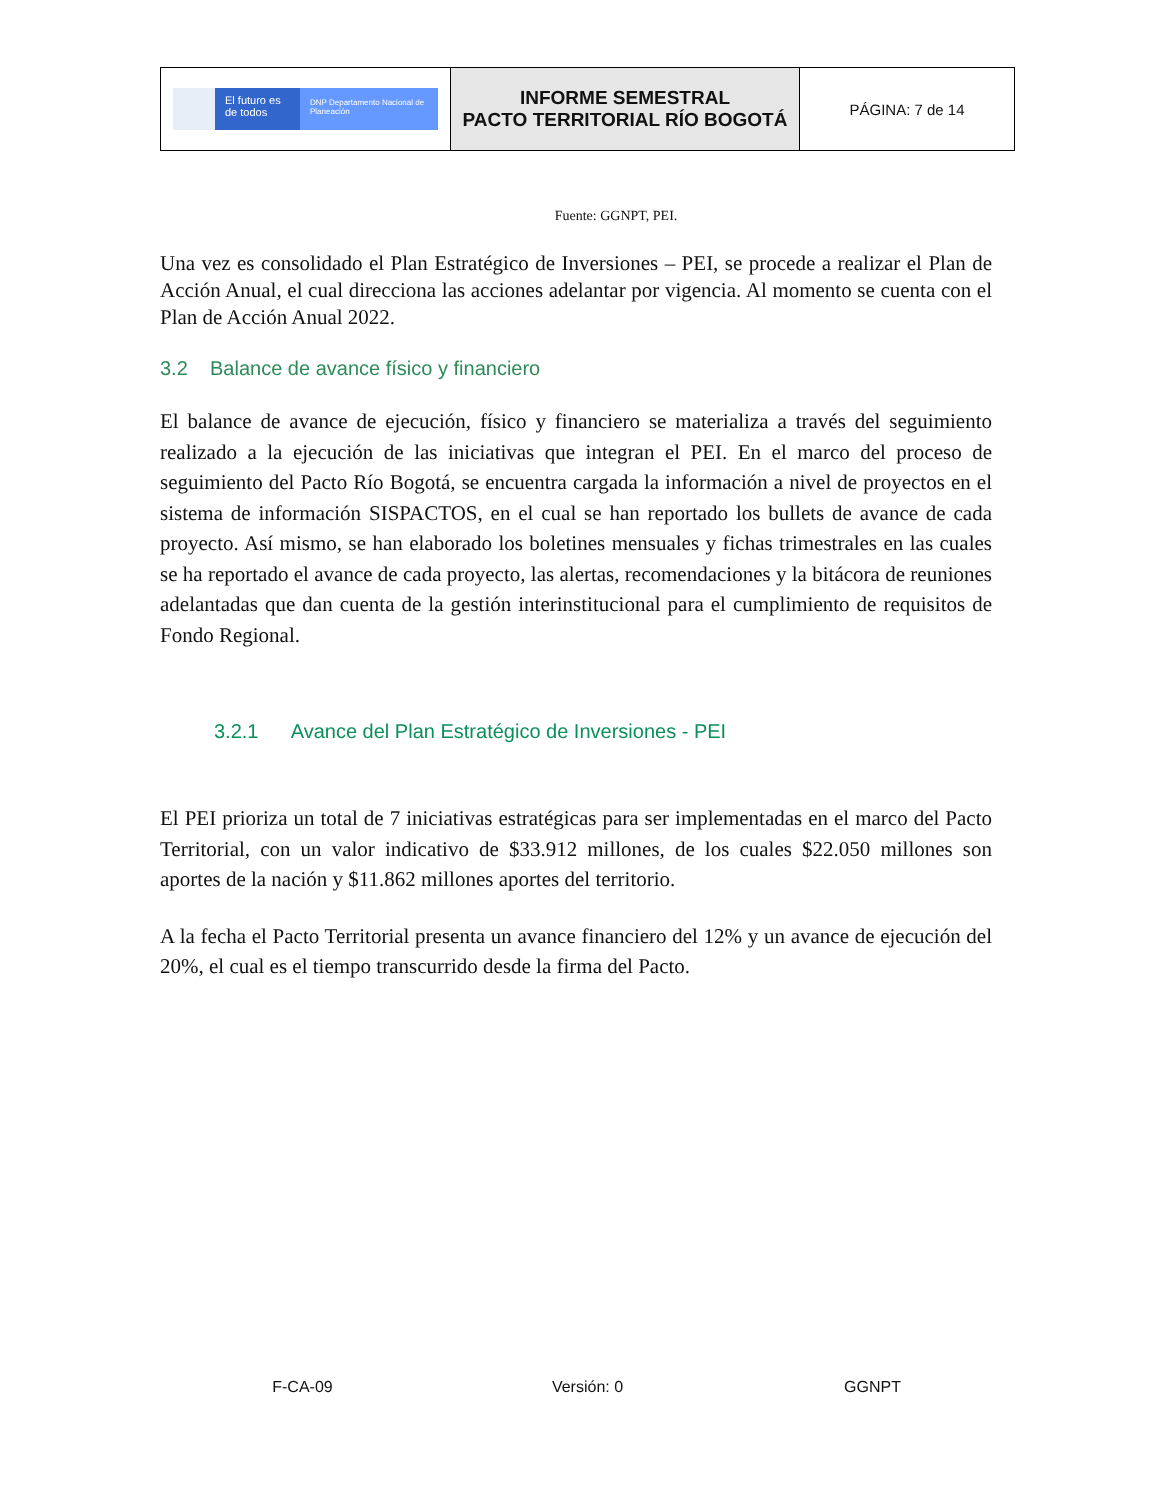| El futuro es de todos DNP Departamento Nacional de Planeación | INFORME SEMESTRAL PACTO TERRITORIAL RÍO BOGOTÁ | PÁGINA: 7 de 14 |
Fuente: GGNPT, PEI.
Una vez es consolidado el Plan Estratégico de Inversiones – PEI, se procede a realizar el Plan de Acción Anual, el cual direcciona las acciones adelantar por vigencia. Al momento se cuenta con el Plan de Acción Anual 2022.
3.2 Balance de avance físico y financiero
El balance de avance de ejecución, físico y financiero se materializa a través del seguimiento realizado a la ejecución de las iniciativas que integran el PEI. En el marco del proceso de seguimiento del Pacto Río Bogotá, se encuentra cargada la información a nivel de proyectos en el sistema de información SISPACTOS, en el cual se han reportado los bullets de avance de cada proyecto. Así mismo, se han elaborado los boletines mensuales y fichas trimestrales en las cuales se ha reportado el avance de cada proyecto, las alertas, recomendaciones y la bitácora de reuniones adelantadas que dan cuenta de la gestión interinstitucional para el cumplimiento de requisitos de Fondo Regional.
3.2.1 Avance del Plan Estratégico de Inversiones - PEI
El PEI prioriza un total de 7 iniciativas estratégicas para ser implementadas en el marco del Pacto Territorial, con un valor indicativo de $33.912 millones, de los cuales $22.050 millones son aportes de la nación y $11.862 millones aportes del territorio.
A la fecha el Pacto Territorial presenta un avance financiero del 12% y un avance de ejecución del 20%, el cual es el tiempo transcurrido desde la firma del Pacto.
F-CA-09 Versión: 0 GGNPT